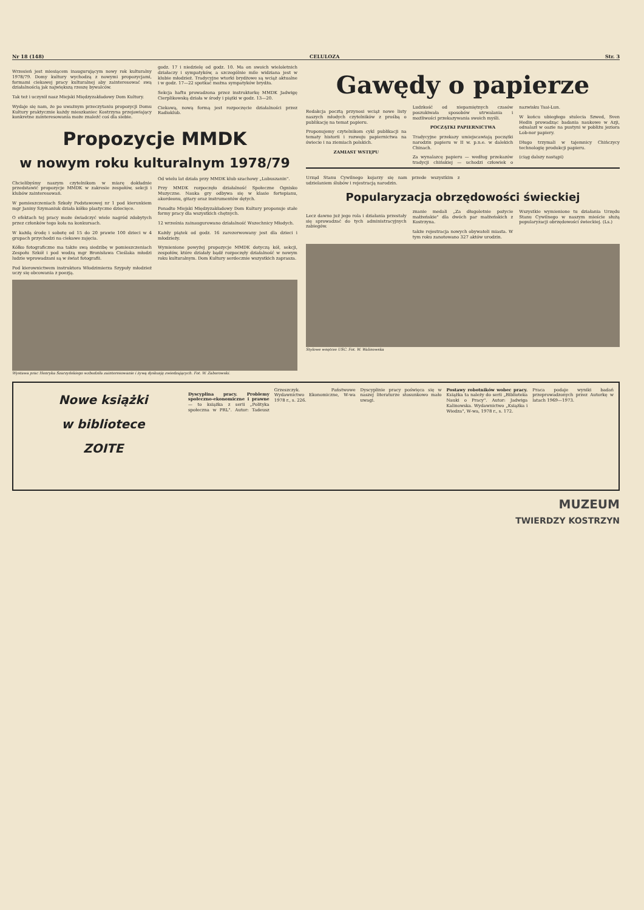Nr 18 (148) CELULOZA Str. 3
Wrzesień jest miesiącem inaugurującym nowy rok kulturalny 1978/79. Domy kultury wychodzą z nowymi propozycjami, formami ciekawej pracy kulturalnej aby zainteresować swą działalnością jak największą rzeszę bywalców.
Tak też i uczynił nasz Miejski Międzyzakładowy Dom Kultury.
Wydaje się nam, że po uważnym przeczytaniu propozycji Domu Kultury praktycznie każdy mieszkaniec Kostrzyna przejawiający konkretne zainteresowania może znaleźć coś dla siebie.
godz. 17 i niedzielę od godz. 10. Ma on swoich wieloletnich działaczy i sympatyków, a szczególnie mile widziana jest w klubie młodzież. Tradycyjne wtorki brydżowe są wciąż aktualne i w godz. 17—22 spotkać można sympatyków brydża.
Sekcja haftu prowadzona przez instruktorkę MMDK Jadwigę Cierplikowską działa w środy i piątki w godz. 13—20.
Ciekawą, nową formą jest rozpoczęcie działalności przez Radioklub.
Propozycje MMDK
w nowym roku kulturalnym 1978/79
Chcielibyśmy naszym czytelnikom w miarę dokładnie przedstawić propozycje MMDK w zakresie zespołów, sekcji i klubów zainteresowań.
W pomieszczeniach Szkoły Podstawowej nr 1 pod kierunkiem mgr Janiny Szymaniuk działa kółko plastyczne dziecięce.
O efektach tej pracy może świadczyć wiele nagród zdobytych przez członków tego koła na konkursach.
W każdą środę i sobotę od 15 do 20 prawie 100 dzieci w 4 grupach przychodzi na ciekawe zajęcia.
Kółko fotograficzne ma także swą siedzibę w pomieszczeniach Zespołu Szkół i pod wodzą mgr Bronisława Cieślaka młodzi ludzie wprowadzani są w świat fotografii.
Pod kierownictwem instruktora Włodzimierza Szypuły młodzież uczy się obcowania z poezją.
Od wielu lat działa przy MMDK klub szachowy „Lubuszanin".
Przy MMDK rozpoczęło działalność Społeczne Ognisko Muzyczne. Nauka gry odbywa się w klasie fortepianu, akordeonu, gitary oraz instrumentów dętych.
Ponadto Miejski Międzyzakładowy Dom Kultury proponuje stałe formy pracy dla wszystkich chętnych.
12 września zainaugurowano działalność Wszechnicy Młodych.
Każdy piątek od godz. 16 zarezerwowany jest dla dzieci i młodzieży.
Wymienione powyżej propozycje MMDK dotyczą kół, sekcji, zespołów, które działały bądź rozpoczęły działalność w nowym roku kulturalnym. Dom Kultury serdecznie wszystkich zaprasza.
Wystawa prac Henryka Szarzyńskiego wzbudziła zainteresowanie i żywą dyskusję zwiedzających. Fot. W. Zaborowski.
Gawędy o papierze
Redakcja pocztą przynosi wciąż nowe listy naszych młodych czytelników z prośbą o publikację na temat papieru.
Proponujemy czytelnikom cykl publikacji na tematy historii i rozwoju papiernictwa na świecie i na ziemiach polskich.
ZAMIAST WSTĘPU
Ludzkość od niepamiętnych czasów poszukiwała sposobów utrwalania i możliwości przekazywania swoich myśli.
POCZĄTKI PAPIERNICTWA
Tradycyjne przekazy umiejscawiają początki narodzin papieru w II w. p.n.e. w dalekich Chinach.
Za wynalazcę papieru — według przekazów tradycji chińskiej — uchodzi człowiek o nazwisku Tsai-Lun.
W końcu ubiegłego stulecia Szwed, Sven Hedin prowadząc badania naukowe w Azji, odnalazł w oazie na pustyni w pobliżu jeziora Lob-nor papiery.
Długo trzymali w tajemnicy Chińczycy technologię produkcji papieru.
(ciąg dalszy nastąpi)
Urząd Stanu Cywilnego kojarzy się nam przede wszystkim z udzielaniem ślubów i rejestracją narodzin.
Popularyzacja obrzędowości świeckiej
Lecz dawno już jego rola i działania przestały się sprowadzać do tych administracyjnych zabiegów.
znanie medali „Za długoletnie pożycie małżeńskie" dla dwóch par małżeńskich z Kostrzyna.
także rejestracja nowych obywateli miasta. W tym roku zanotowano 327 aktów urodzin.
Wszystkie wymienione tu działania Urzędu Stanu Cywilnego w naszym mieście służą popularyzacji obrzędowości świeckiej. (Ls.)
Stylowe wnętrze USC. Fot. W. Walinowska
Nowe książki
w bibliotece
ZOITE
Dyscyplina pracy. Problemy społeczno-ekonomiczne i prawne — to książka z serii „Polityka społeczna w PRL". Autor: Tadeusz Grzeszczyk. Państwowe Wydawnictwo Ekonomiczne, W-wa 1978 r., s. 226.
Dyscyplinie pracy poświęca się w naszej literaturze stosunkowo mało uwagi.
Postawy robotników wobec pracy. Książka ta należy do serii „Biblioteka Nauki o Pracy". Autor: Jadwiga Kalinowska. Wydawnictwo „Książka i Wiedza", W-wa, 1978 r., s. 172.
Praca podaje wyniki badań przeprowadzonych przez Autorkę w latach 1969—1973.
MUZEUM
TWIERDZY KOSTRZYN